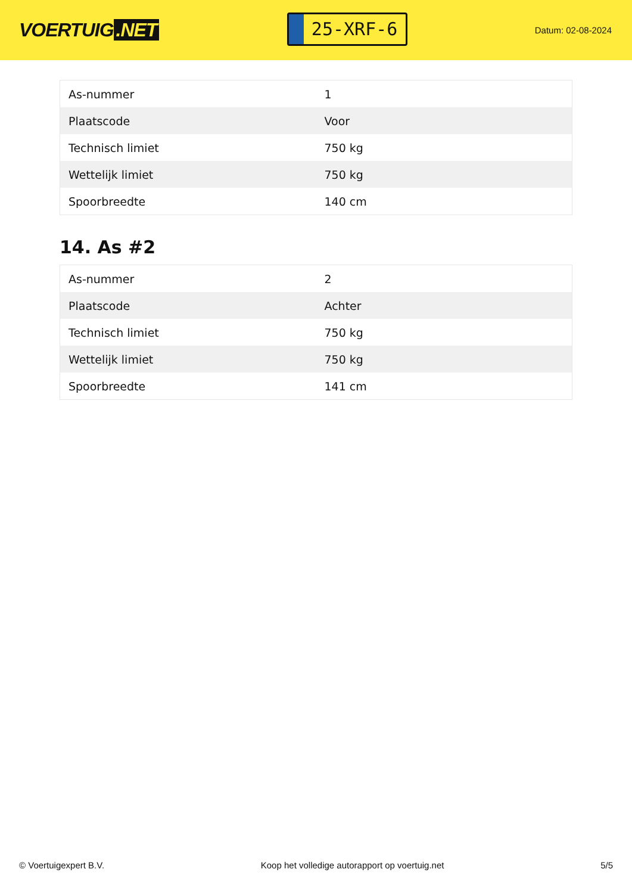VOERTUIG.NET
25-XRF-6
Datum: 02-08-2024
| As-nummer | 1 |
| Plaatscode | Voor |
| Technisch limiet | 750 kg |
| Wettelijk limiet | 750 kg |
| Spoorbreedte | 140 cm |
14. As #2
| As-nummer | 2 |
| Plaatscode | Achter |
| Technisch limiet | 750 kg |
| Wettelijk limiet | 750 kg |
| Spoorbreedte | 141 cm |
© Voertuigexpert B.V. Koop het volledige autorapport op voertuig.net 5/5